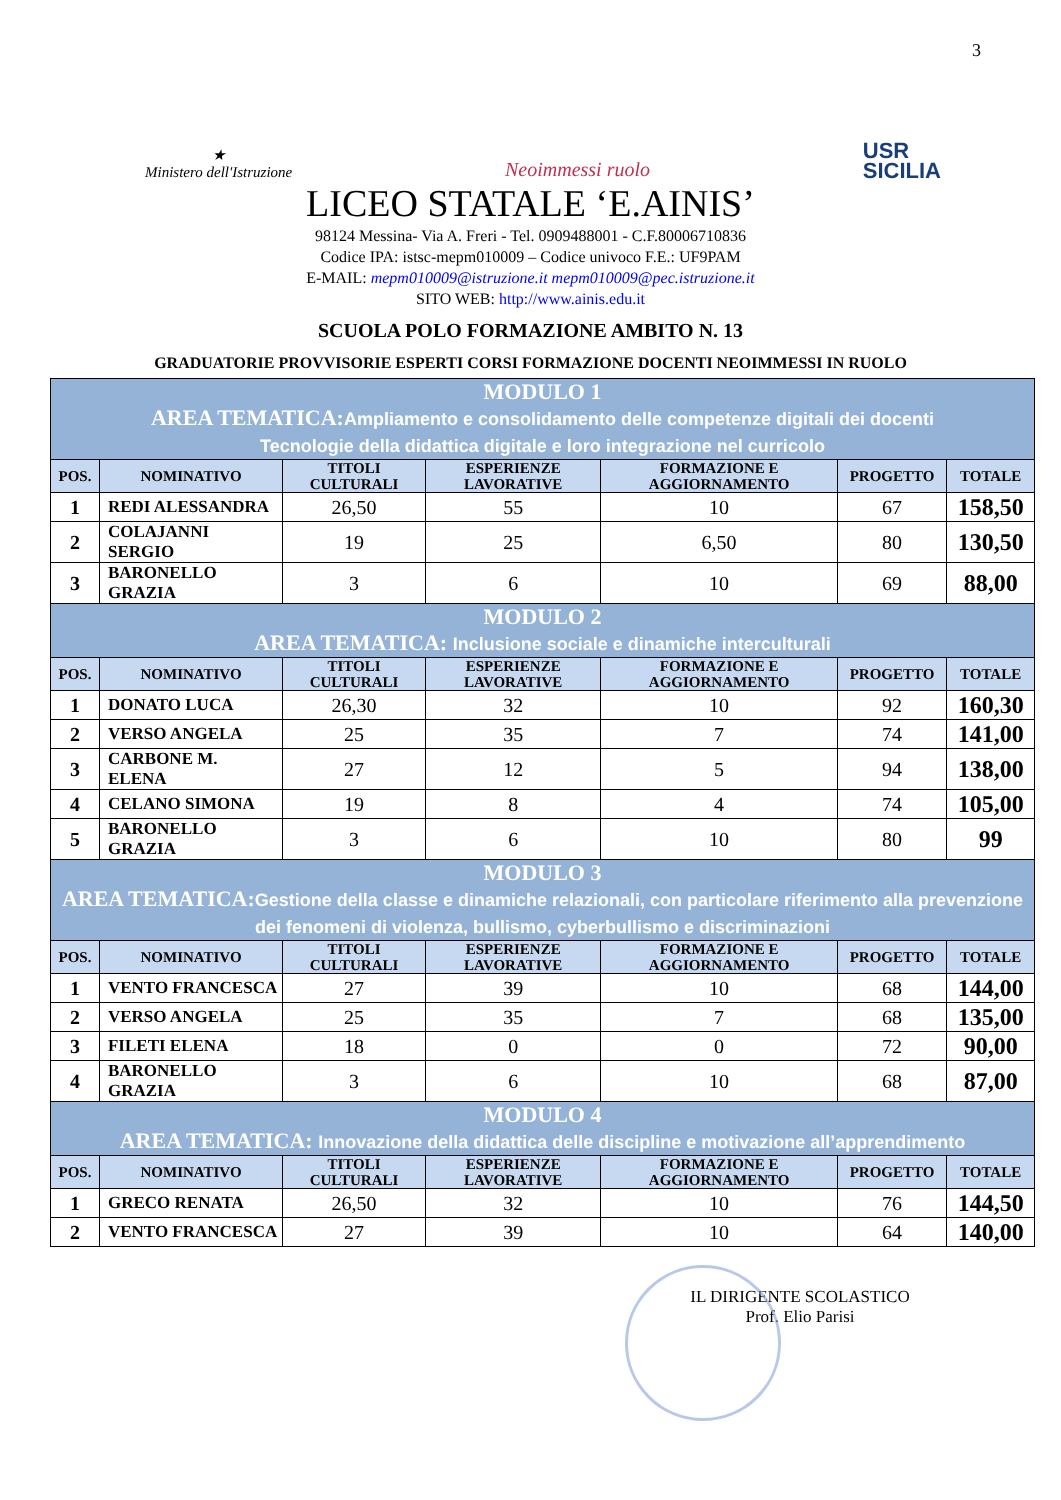3
★
Ministero dell'Istruzione
Neoimmessi ruolo
USR
SICILIA
LICEO STATALE ‘E.AINIS’
98124 Messina- Via A. Freri - Tel. 0909488001 - C.F.80006710836
Codice IPA: istsc-mepm010009 – Codice univoco F.E.: UF9PAM
E-MAIL: mepm010009@istruzione.it mepm010009@pec.istruzione.it
SITO WEB: http://www.ainis.edu.it
SCUOLA POLO FORMAZIONE AMBITO N. 13
GRADUATORIE PROVVISORIE ESPERTI CORSI FORMAZIONE DOCENTI NEOIMMESSI IN RUOLO
| MODULO 1 AREA TEMATICA: Ampliamento e consolidamento delle competenze digitali dei docenti Tecnologie della didattica digitale e loro integrazione nel curricolo | | | | | | |
| POS. | NOMINATIVO | TITOLI CULTURALI | ESPERIENZE LAVORATIVE | FORMAZIONE E AGGIORNAMENTO | PROGETTO | TOTALE |
| 1 | REDI ALESSANDRA | 26,50 | 55 | 10 | 67 | 158,50 |
| 2 | COLAJANNI SERGIO | 19 | 25 | 6,50 | 80 | 130,50 |
| 3 | BARONELLO GRAZIA | 3 | 6 | 10 | 69 | 88,00 |
| MODULO 2 AREA TEMATICA: Inclusione sociale e dinamiche interculturali | | | | | | |
| POS. | NOMINATIVO | TITOLI CULTURALI | ESPERIENZE LAVORATIVE | FORMAZIONE E AGGIORNAMENTO | PROGETTO | TOTALE |
| 1 | DONATO LUCA | 26,30 | 32 | 10 | 92 | 160,30 |
| 2 | VERSO ANGELA | 25 | 35 | 7 | 74 | 141,00 |
| 3 | CARBONE M. ELENA | 27 | 12 | 5 | 94 | 138,00 |
| 4 | CELANO SIMONA | 19 | 8 | 4 | 74 | 105,00 |
| 5 | BARONELLO GRAZIA | 3 | 6 | 10 | 80 | 99 |
| MODULO 3 AREA TEMATICA: Gestione della classe e dinamiche relazionali, con particolare riferimento alla prevenzione dei fenomeni di violenza, bullismo, cyberbullismo e discriminazioni | | | | | | |
| POS. | NOMINATIVO | TITOLI CULTURALI | ESPERIENZE LAVORATIVE | FORMAZIONE E AGGIORNAMENTO | PROGETTO | TOTALE |
| 1 | VENTO FRANCESCA | 27 | 39 | 10 | 68 | 144,00 |
| 2 | VERSO ANGELA | 25 | 35 | 7 | 68 | 135,00 |
| 3 | FILETI ELENA | 18 | 0 | 0 | 72 | 90,00 |
| 4 | BARONELLO GRAZIA | 3 | 6 | 10 | 68 | 87,00 |
| MODULO 4 AREA TEMATICA: Innovazione della didattica delle discipline e motivazione all’apprendimento | | | | | | |
| POS. | NOMINATIVO | TITOLI CULTURALI | ESPERIENZE LAVORATIVE | FORMAZIONE E AGGIORNAMENTO | PROGETTO | TOTALE |
| 1 | GRECO RENATA | 26,50 | 32 | 10 | 76 | 144,50 |
| 2 | VENTO FRANCESCA | 27 | 39 | 10 | 64 | 140,00 |
IL DIRIGENTE SCOLASTICO
Prof. Elio Parisi